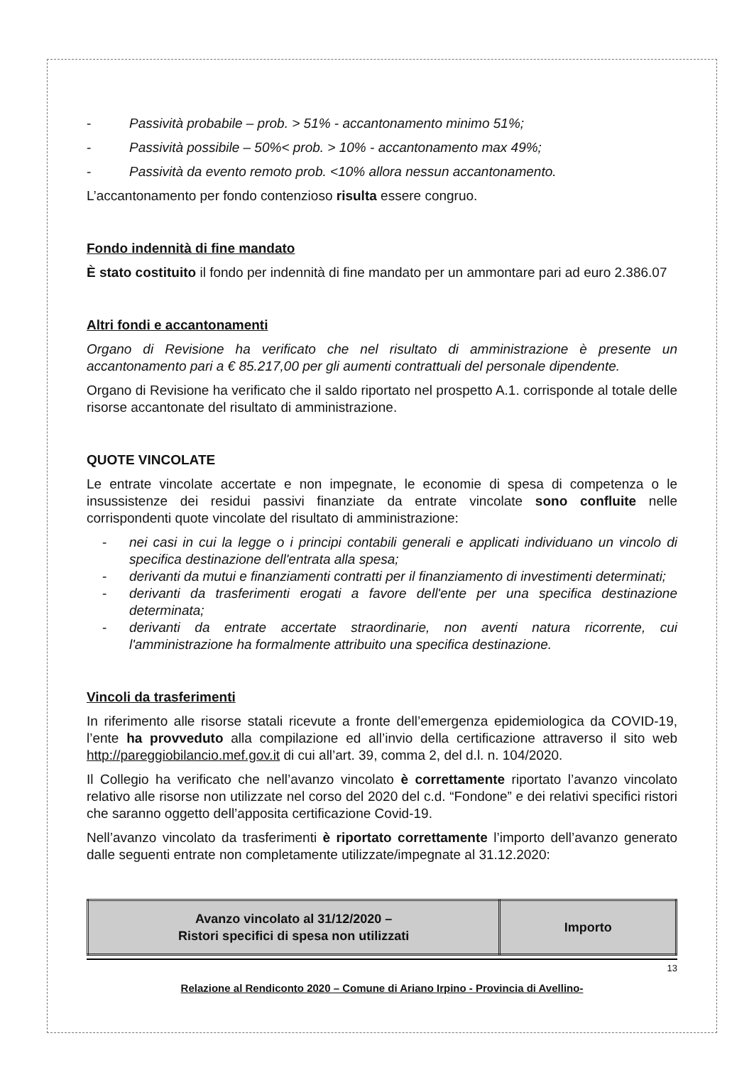- Passività probabile – prob. > 51% - accantonamento minimo 51%;
- Passività possibile – 50%< prob. > 10% - accantonamento max 49%;
- Passività da evento remoto prob. <10% allora nessun accantonamento.
L’accantonamento per fondo contenzioso risulta essere congruo.
Fondo indennità di fine mandato
È stato costituito il fondo per indennità di fine mandato per un ammontare pari ad euro 2.386.07
Altri fondi e accantonamenti
Organo di Revisione ha verificato che nel risultato di amministrazione è presente un accantonamento pari a € 85.217,00 per gli aumenti contrattuali del personale dipendente.
Organo di Revisione ha verificato che il saldo riportato nel prospetto A.1. corrisponde al totale delle risorse accantonate del risultato di amministrazione.
QUOTE VINCOLATE
Le entrate vincolate accertate e non impegnate, le economie di spesa di competenza o le insussistenze dei residui passivi finanziate da entrate vincolate sono confluite nelle corrispondenti quote vincolate del risultato di amministrazione:
- nei casi in cui la legge o i principi contabili generali e applicati individuano un vincolo di specifica destinazione dell'entrata alla spesa;
- derivanti da mutui e finanziamenti contratti per il finanziamento di investimenti determinati;
- derivanti da trasferimenti erogati a favore dell'ente per una specifica destinazione determinata;
- derivanti da entrate accertate straordinarie, non aventi natura ricorrente, cui l'amministrazione ha formalmente attribuito una specifica destinazione.
Vincoli da trasferimenti
In riferimento alle risorse statali ricevute a fronte dell’emergenza epidemiologica da COVID-19, l’ente ha provveduto alla compilazione ed all’invio della certificazione attraverso il sito web http://pareggiobilancio.mef.gov.it di cui all’art. 39, comma 2, del d.l. n. 104/2020.
Il Collegio ha verificato che nell’avanzo vincolato è correttamente riportato l’avanzo vincolato relativo alle risorse non utilizzate nel corso del 2020 del c.d. “Fondone” e dei relativi specifici ristori che saranno oggetto dell’apposita certificazione Covid-19.
Nell’avanzo vincolato da trasferimenti è riportato correttamente l’importo dell’avanzo generato dalle seguenti entrate non completamente utilizzate/impegnate al 31.12.2020:
| Avanzo vincolato al 31/12/2020 – Ristori specifici di spesa non utilizzati | Importo |
13
Relazione al Rendiconto 2020 – Comune di Ariano Irpino - Provincia di Avellino-